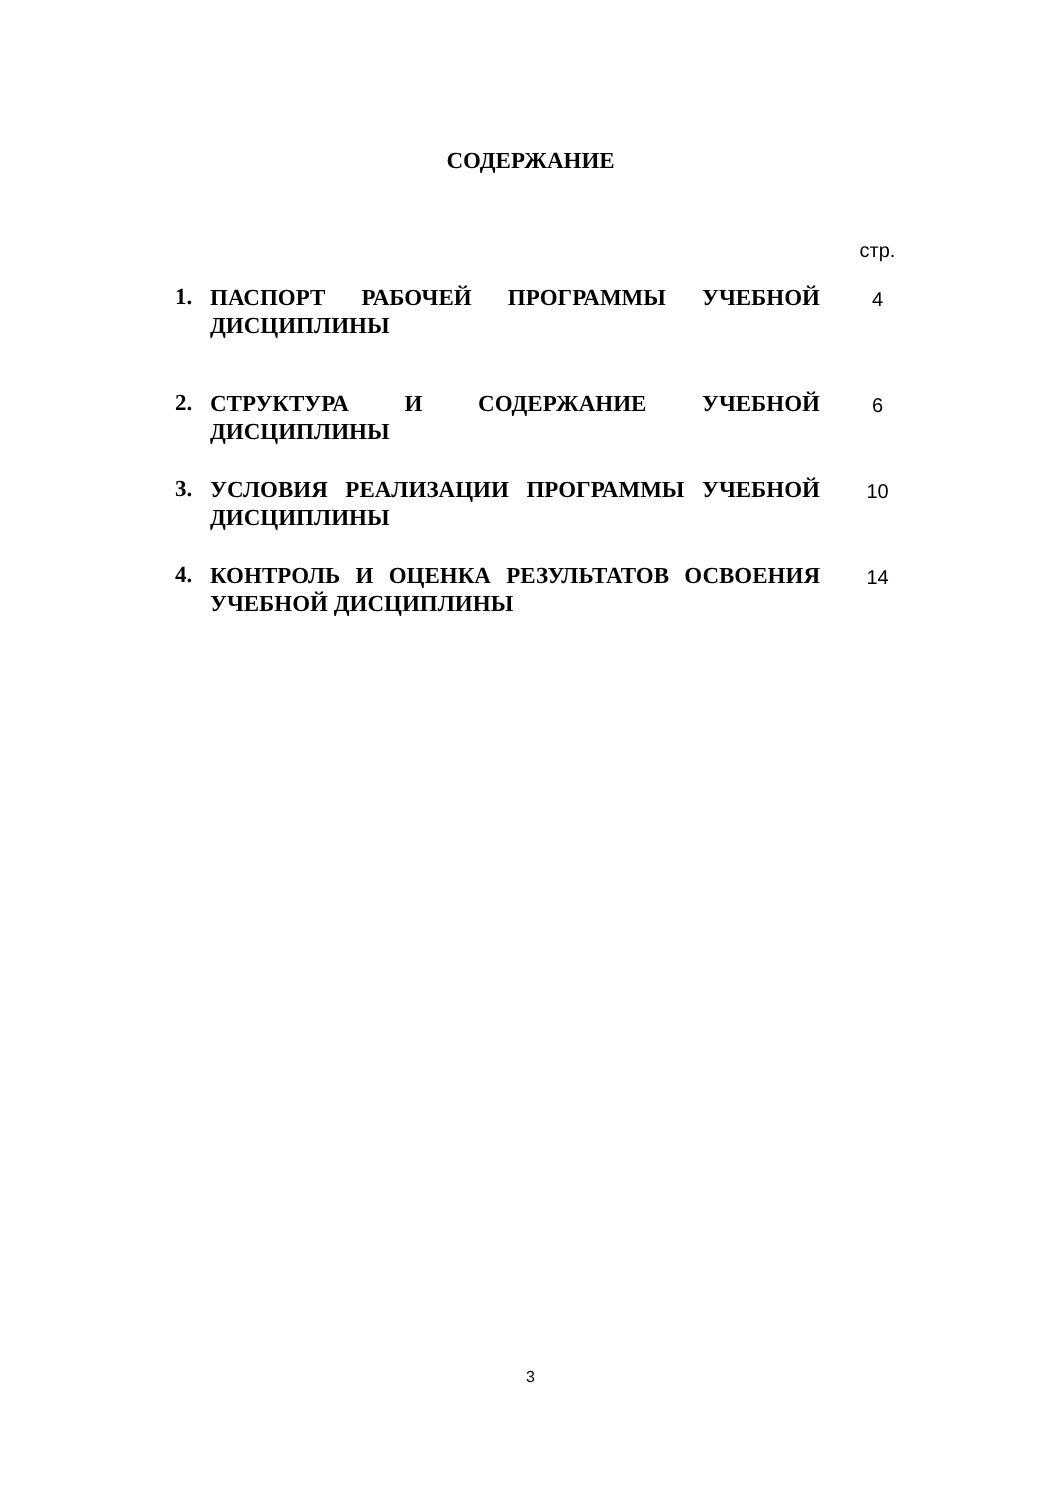СОДЕРЖАНИЕ
| | | стр. |
| 1. | ПАСПОРТ РАБОЧЕЙ ПРОГРАММЫ УЧЕБНОЙ ДИСЦИПЛИНЫ | 4 |
| 2. | СТРУКТУРА И СОДЕРЖАНИЕ УЧЕБНОЙ ДИСЦИПЛИНЫ | 6 |
| 3. | УСЛОВИЯ РЕАЛИЗАЦИИ ПРОГРАММЫ УЧЕБНОЙ ДИСЦИПЛИНЫ | 10 |
| 4. | КОНТРОЛЬ И ОЦЕНКА РЕЗУЛЬТАТОВ ОСВОЕНИЯ УЧЕБНОЙ ДИСЦИПЛИНЫ | 14 |
3